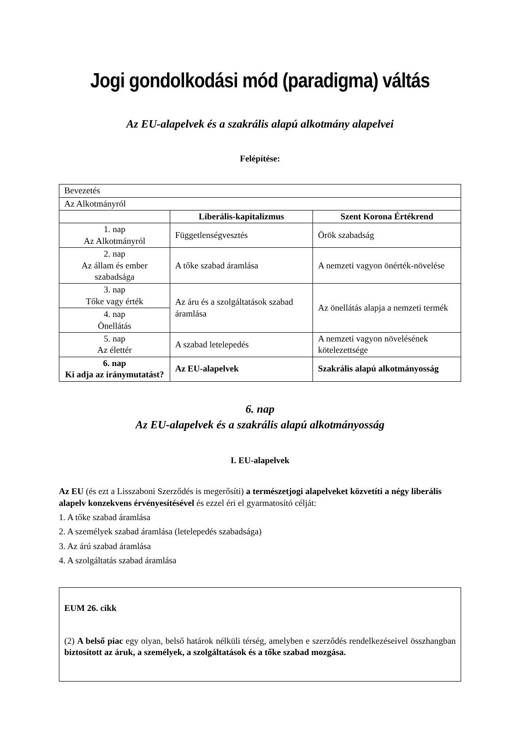Jogi gondolkodási mód (paradigma) váltás
Az EU-alapelvek és a szakrális alapú alkotmány alapelvei
Felépítése:
| Bevezetés | | |
| Az Alkotmányról | | |
| | Liberális-kapitalizmus | Szent Korona Értékrend |
| 1. nap Az Alkotmányról | Függetlenségvesztés | Örök szabadság |
| 2. nap Az állam és ember szabadsága | A tőke szabad áramlása | A nemzeti vagyon önérték-növelése |
| 3. nap Tőke vagy érték | Az áru és a szolgáltatások szabad áramlása | Az önellátás alapja a nemzeti termék |
| 4. nap Önellátás | | |
| 5. nap Az élettér | A szabad letelepedés | A nemzeti vagyon növelésének kötelezettsége |
| 6. nap Ki adja az iránymutatást? | Az EU-alapelvek | Szakrális alapú alkotmányosság |
6. nap
Az EU-alapelvek és a szakrális alapú alkotmányosság
I. EU-alapelvek
Az EU (és ezt a Lisszaboni Szerződés is megerősíti) a természetjogi alapelveket közvetíti a négy liberális alapelv konzekvens érvényesítésével és ezzel éri el gyarmatosító célját:
1. A tőke szabad áramlása
2. A személyek szabad áramlása (letelepedés szabadsága)
3. Az árú szabad áramlása
4. A szolgáltatás szabad áramlása
EUM 26. cikk
(2) A belső piac egy olyan, belső határok nélküli térség, amelyben e szerződés rendelkezéseivel összhangban biztosított az áruk, a személyek, a szolgáltatások és a tőke szabad mozgása.